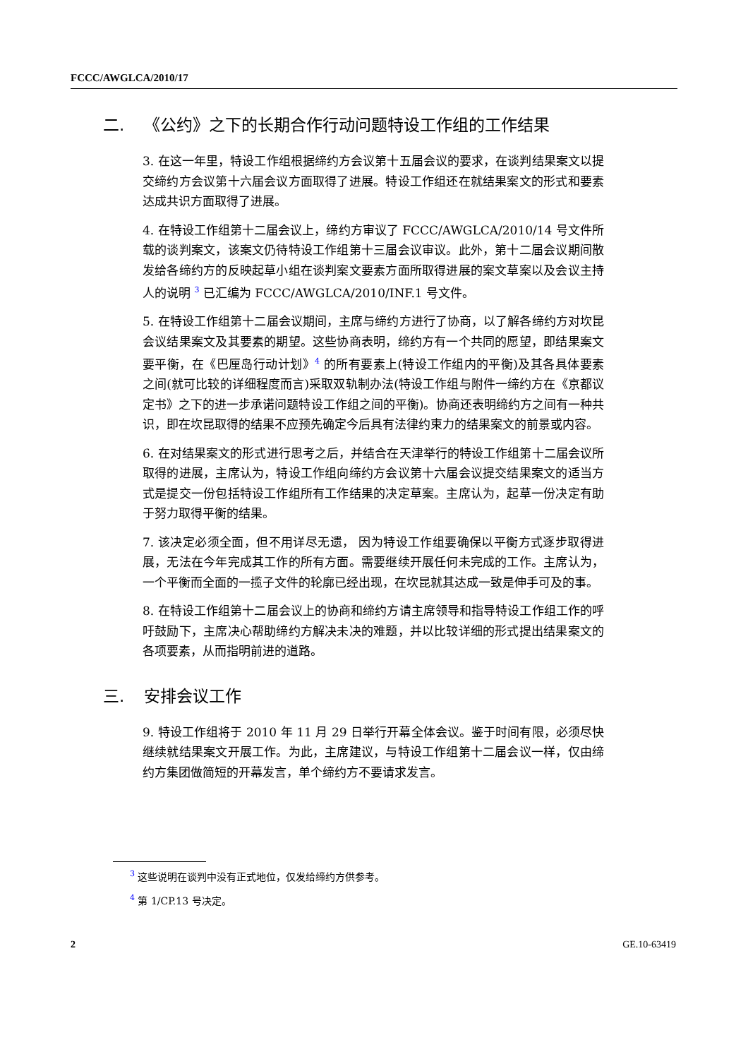FCCC/AWGLCA/2010/17
二. 《公约》之下的长期合作行动问题特设工作组的工作结果
3. 在这一年里，特设工作组根据缔约方会议第十五届会议的要求，在谈判结果案文以提交缔约方会议第十六届会议方面取得了进展。特设工作组还在就结果案文的形式和要素达成共识方面取得了进展。
4. 在特设工作组第十二届会议上，缔约方审议了 FCCC/AWGLCA/2010/14 号文件所载的谈判案文，该案文仍待特设工作组第十三届会议审议。此外，第十二届会议期间散发给各缔约方的反映起草小组在谈判案文要素方面所取得进展的案文草案以及会议主持人的说明 <sup>3</sup> 已汇编为 FCCC/AWGLCA/2010/INF.1 号文件。
5. 在特设工作组第十二届会议期间，主席与缔约方进行了协商，以了解各缔约方对坎昆会议结果案文及其要素的期望。这些协商表明，缔约方有一个共同的愿望，即结果案文要平衡，在《巴厘岛行动计划》<sup>4</sup> 的所有要素上(特设工作组内的平衡)及其各具体要素之间(就可比较的详细程度而言)采取双轨制办法(特设工作组与附件一缔约方在《京都议定书》之下的进一步承诺问题特设工作组之间的平衡)。协商还表明缔约方之间有一种共识，即在坎昆取得的结果不应预先确定今后具有法律约束力的结果案文的前景或内容。
6. 在对结果案文的形式进行思考之后，并结合在天津举行的特设工作组第十二届会议所取得的进展，主席认为，特设工作组向缔约方会议第十六届会议提交结果案文的适当方式是提交一份包括特设工作组所有工作结果的决定草案。主席认为，起草一份决定有助于努力取得平衡的结果。
7. 该决定必须全面，但不用详尽无遗， 因为特设工作组要确保以平衡方式逐步取得进展，无法在今年完成其工作的所有方面。需要继续开展任何未完成的工作。主席认为，一个平衡而全面的一揽子文件的轮廓已经出现，在坎昆就其达成一致是伸手可及的事。
8. 在特设工作组第十二届会议上的协商和缔约方请主席领导和指导特设工作组工作的呼吁鼓励下，主席决心帮助缔约方解决未决的难题，并以比较详细的形式提出结果案文的各项要素，从而指明前进的道路。
三. 安排会议工作
9. 特设工作组将于 2010 年 11 月 29 日举行开幕全体会议。鉴于时间有限，必须尽快继续就结果案文开展工作。为此，主席建议，与特设工作组第十二届会议一样，仅由缔约方集团做简短的开幕发言，单个缔约方不要请求发言。
<sup>3</sup> 这些说明在谈判中没有正式地位，仅发给缔约方供参考。
<sup>4</sup> 第 1/CP.13 号决定。
2 GE.10-63419